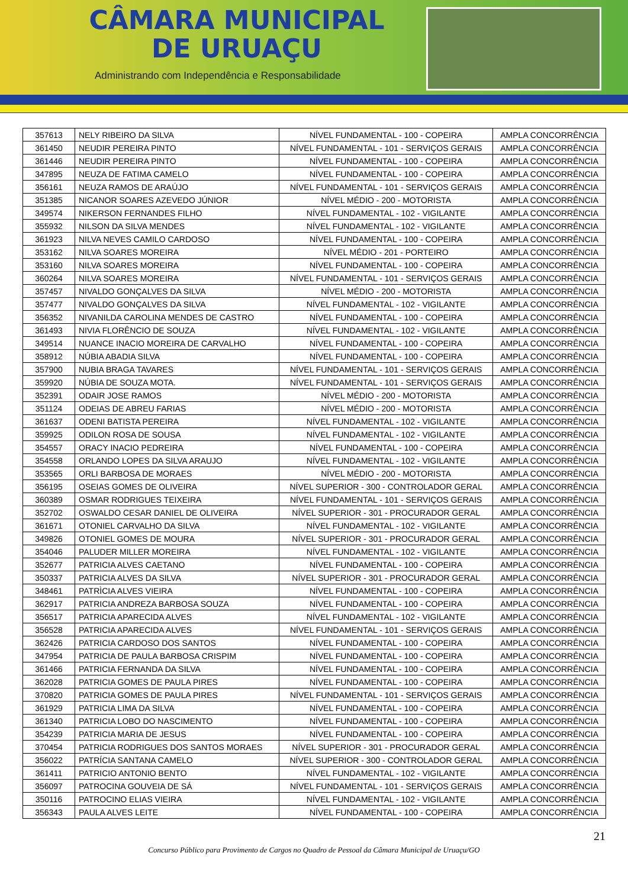CÂMARA MUNICIPAL
DE URUAÇU
Administrando com Independência e Responsabilidade
| 357613 | NELY RIBEIRO DA SILVA | NÍVEL FUNDAMENTAL - 100 - COPEIRA | AMPLA CONCORRÊNCIA |
| 361450 | NEUDIR PEREIRA PINTO | NÍVEL FUNDAMENTAL - 101 - SERVIÇOS GERAIS | AMPLA CONCORRÊNCIA |
| 361446 | NEUDIR PEREIRA PINTO | NÍVEL FUNDAMENTAL - 100 - COPEIRA | AMPLA CONCORRÊNCIA |
| 347895 | NEUZA DE FATIMA CAMELO | NÍVEL FUNDAMENTAL - 100 - COPEIRA | AMPLA CONCORRÊNCIA |
| 356161 | NEUZA RAMOS DE ARAÚJO | NÍVEL FUNDAMENTAL - 101 - SERVIÇOS GERAIS | AMPLA CONCORRÊNCIA |
| 351385 | NICANOR SOARES AZEVEDO JÚNIOR | NÍVEL MÉDIO - 200 - MOTORISTA | AMPLA CONCORRÊNCIA |
| 349574 | NIKERSON FERNANDES FILHO | NÍVEL FUNDAMENTAL - 102 - VIGILANTE | AMPLA CONCORRÊNCIA |
| 355932 | NILSON DA SILVA MENDES | NÍVEL FUNDAMENTAL - 102 - VIGILANTE | AMPLA CONCORRÊNCIA |
| 361923 | NILVA NEVES CAMILO CARDOSO | NÍVEL FUNDAMENTAL - 100 - COPEIRA | AMPLA CONCORRÊNCIA |
| 353162 | NILVA SOARES MOREIRA | NÍVEL MÉDIO - 201 - PORTEIRO | AMPLA CONCORRÊNCIA |
| 353160 | NILVA SOARES MOREIRA | NÍVEL FUNDAMENTAL - 100 - COPEIRA | AMPLA CONCORRÊNCIA |
| 360264 | NILVA SOARES MOREIRA | NÍVEL FUNDAMENTAL - 101 - SERVIÇOS GERAIS | AMPLA CONCORRÊNCIA |
| 357457 | NIVALDO GONÇALVES DA SILVA | NÍVEL MÉDIO - 200 - MOTORISTA | AMPLA CONCORRÊNCIA |
| 357477 | NIVALDO GONÇALVES DA SILVA | NÍVEL FUNDAMENTAL - 102 - VIGILANTE | AMPLA CONCORRÊNCIA |
| 356352 | NIVANILDA CAROLINA MENDES DE CASTRO | NÍVEL FUNDAMENTAL - 100 - COPEIRA | AMPLA CONCORRÊNCIA |
| 361493 | NIVIA FLORÊNCIO DE SOUZA | NÍVEL FUNDAMENTAL - 102 - VIGILANTE | AMPLA CONCORRÊNCIA |
| 349514 | NUANCE INACIO MOREIRA DE CARVALHO | NÍVEL FUNDAMENTAL - 100 - COPEIRA | AMPLA CONCORRÊNCIA |
| 358912 | NÚBIA ABADIA SILVA | NÍVEL FUNDAMENTAL - 100 - COPEIRA | AMPLA CONCORRÊNCIA |
| 357900 | NUBIA BRAGA TAVARES | NÍVEL FUNDAMENTAL - 101 - SERVIÇOS GERAIS | AMPLA CONCORRÊNCIA |
| 359920 | NÚBIA DE SOUZA MOTA. | NÍVEL FUNDAMENTAL - 101 - SERVIÇOS GERAIS | AMPLA CONCORRÊNCIA |
| 352391 | ODAIR JOSE RAMOS | NÍVEL MÉDIO - 200 - MOTORISTA | AMPLA CONCORRÊNCIA |
| 351124 | ODEIAS DE ABREU FARIAS | NÍVEL MÉDIO - 200 - MOTORISTA | AMPLA CONCORRÊNCIA |
| 361637 | ODENI BATISTA PEREIRA | NÍVEL FUNDAMENTAL - 102 - VIGILANTE | AMPLA CONCORRÊNCIA |
| 359925 | ODILON ROSA DE SOUSA | NÍVEL FUNDAMENTAL - 102 - VIGILANTE | AMPLA CONCORRÊNCIA |
| 354557 | ORACY INACIO PEDREIRA | NÍVEL FUNDAMENTAL - 100 - COPEIRA | AMPLA CONCORRÊNCIA |
| 354558 | ORLANDO LOPES DA SILVA ARAUJO | NÍVEL FUNDAMENTAL - 102 - VIGILANTE | AMPLA CONCORRÊNCIA |
| 353565 | ORLI BARBOSA DE MORAES | NÍVEL MÉDIO - 200 - MOTORISTA | AMPLA CONCORRÊNCIA |
| 356195 | OSEIAS GOMES DE OLIVEIRA | NÍVEL SUPERIOR - 300 - CONTROLADOR GERAL | AMPLA CONCORRÊNCIA |
| 360389 | OSMAR RODRIGUES TEIXEIRA | NÍVEL FUNDAMENTAL - 101 - SERVIÇOS GERAIS | AMPLA CONCORRÊNCIA |
| 352702 | OSWALDO CESAR DANIEL DE OLIVEIRA | NÍVEL SUPERIOR - 301 - PROCURADOR GERAL | AMPLA CONCORRÊNCIA |
| 361671 | OTONIEL CARVALHO DA SILVA | NÍVEL FUNDAMENTAL - 102 - VIGILANTE | AMPLA CONCORRÊNCIA |
| 349826 | OTONIEL GOMES DE MOURA | NÍVEL SUPERIOR - 301 - PROCURADOR GERAL | AMPLA CONCORRÊNCIA |
| 354046 | PALUDER MILLER MOREIRA | NÍVEL FUNDAMENTAL - 102 - VIGILANTE | AMPLA CONCORRÊNCIA |
| 352677 | PATRICIA ALVES CAETANO | NÍVEL FUNDAMENTAL - 100 - COPEIRA | AMPLA CONCORRÊNCIA |
| 350337 | PATRICIA ALVES DA SILVA | NÍVEL SUPERIOR - 301 - PROCURADOR GERAL | AMPLA CONCORRÊNCIA |
| 348461 | PATRÌCIA ALVES VIEIRA | NÍVEL FUNDAMENTAL - 100 - COPEIRA | AMPLA CONCORRÊNCIA |
| 362917 | PATRICIA ANDREZA BARBOSA SOUZA | NÍVEL FUNDAMENTAL - 100 - COPEIRA | AMPLA CONCORRÊNCIA |
| 356517 | PATRICIA APARECIDA ALVES | NÍVEL FUNDAMENTAL - 102 - VIGILANTE | AMPLA CONCORRÊNCIA |
| 356528 | PATRICIA APARECIDA ALVES | NÍVEL FUNDAMENTAL - 101 - SERVIÇOS GERAIS | AMPLA CONCORRÊNCIA |
| 362426 | PATRICIA CARDOSO DOS SANTOS | NÍVEL FUNDAMENTAL - 100 - COPEIRA | AMPLA CONCORRÊNCIA |
| 347954 | PATRICIA DE PAULA BARBOSA CRISPIM | NÍVEL FUNDAMENTAL - 100 - COPEIRA | AMPLA CONCORRÊNCIA |
| 361466 | PATRICIA FERNANDA DA SILVA | NÍVEL FUNDAMENTAL - 100 - COPEIRA | AMPLA CONCORRÊNCIA |
| 362028 | PATRICIA GOMES DE PAULA PIRES | NÍVEL FUNDAMENTAL - 100 - COPEIRA | AMPLA CONCORRÊNCIA |
| 370820 | PATRICIA GOMES DE PAULA PIRES | NÍVEL FUNDAMENTAL - 101 - SERVIÇOS GERAIS | AMPLA CONCORRÊNCIA |
| 361929 | PATRICIA LIMA DA SILVA | NÍVEL FUNDAMENTAL - 100 - COPEIRA | AMPLA CONCORRÊNCIA |
| 361340 | PATRICIA LOBO DO NASCIMENTO | NÍVEL FUNDAMENTAL - 100 - COPEIRA | AMPLA CONCORRÊNCIA |
| 354239 | PATRICIA MARIA DE JESUS | NÍVEL FUNDAMENTAL - 100 - COPEIRA | AMPLA CONCORRÊNCIA |
| 370454 | PATRICIA RODRIGUES DOS SANTOS MORAES | NÍVEL SUPERIOR - 301 - PROCURADOR GERAL | AMPLA CONCORRÊNCIA |
| 356022 | PATRÍCIA SANTANA CAMELO | NÍVEL SUPERIOR - 300 - CONTROLADOR GERAL | AMPLA CONCORRÊNCIA |
| 361411 | PATRICIO ANTONIO BENTO | NÍVEL FUNDAMENTAL - 102 - VIGILANTE | AMPLA CONCORRÊNCIA |
| 356097 | PATROCINA GOUVEIA DE SÁ | NÍVEL FUNDAMENTAL - 101 - SERVIÇOS GERAIS | AMPLA CONCORRÊNCIA |
| 350116 | PATROCINO ELIAS VIEIRA | NÍVEL FUNDAMENTAL - 102 - VIGILANTE | AMPLA CONCORRÊNCIA |
| 356343 | PAULA ALVES LEITE | NÍVEL FUNDAMENTAL - 100 - COPEIRA | AMPLA CONCORRÊNCIA |
21
Concurso Público para Provimento de Cargos no Quadro de Pessoal da Câmara Municipal de Uruaçu/GO